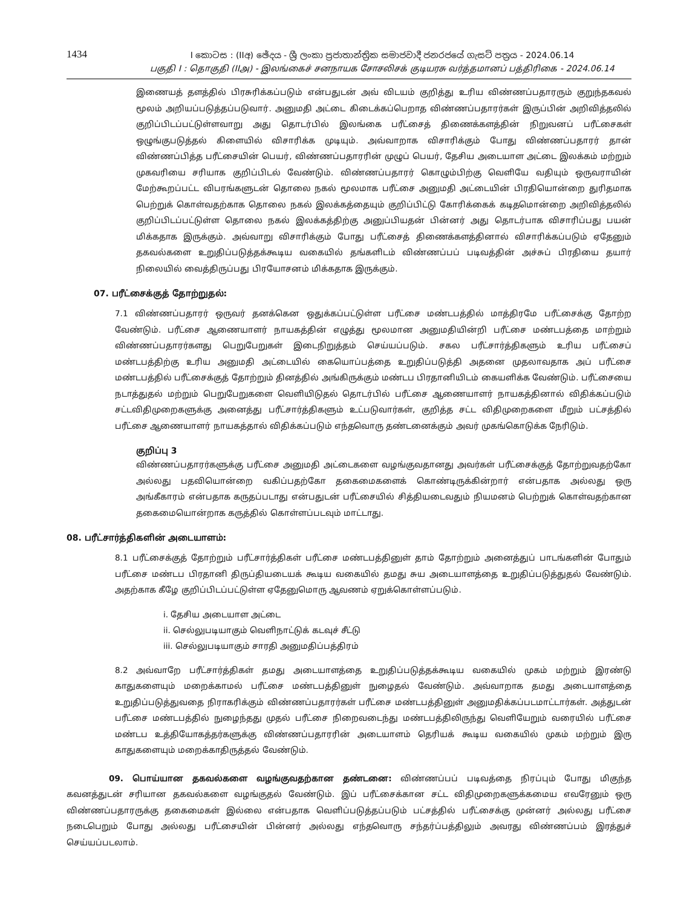1434
I කොටස : (IIඅ) ඡේදය - ශ්‍රී ලංකා ප්‍රජාතාන්ත්‍රික සමාජවාදී ජනරජයේ ගැසට් පත්‍රය - 2024.06.14
பகுதி I : தொகுதி (IIஅ) - இலங்கைச் சனநாயக சோசலிசக் குடியரசு வர்த்தமானப் பத்திரிகை - 2024.06.14
இணையத் தளத்தில் பிரசுரிக்கப்படும் என்பதுடன் அவ் விடயம் குறித்து உரிய விண்ணப்பதாரரும் குறுந்தகவல் மூலம் அறியப்படுத்தப்படுவார். அனுமதி அட்டை கிடைக்கப்பெறாத விண்ணப்பதாரர்கள் இருப்பின் அறிவித்தலில் குறிப்பிடப்பட்டுள்ளவாறு அது தொடர்பில் இலங்கை பரீட்சைத் திணைக்களத்தின் நிறுவனப் பரீட்சைகள் ஒழுங்குபடுத்தல் கிளையில் விசாரிக்க முடியும். அவ்வாறாக விசாரிக்கும் போது விண்ணப்பதாரர் தான் விண்ணப்பித்த பரீட்சையின் பெயர், விண்ணப்பதாரரின் முழுப் பெயர், தேசிய அடையாள அட்டை இலக்கம் மற்றும் முகவரியை சரியாக குறிப்பிடல் வேண்டும். விண்ணப்பதாரர் கொழும்பிற்கு வெளியே வதியும் ஒருவராயின் மேற்கூறப்பட்ட விபரங்களுடன் தொலை நகல் மூலமாக பரீட்சை அனுமதி அட்டையின் பிரதியொன்றை துரிதமாக பெற்றுக் கொள்வதற்காக தொலை நகல் இலக்கத்தையும் குறிப்பிட்டு கோரிக்கைக் கடிதமொன்றை அறிவித்தலில் குறிப்பிடப்பட்டுள்ள தொலை நகல் இலக்கத்திற்கு அனுப்பியதன் பின்னர் அது தொடர்பாக விசாரிப்பது பயன் மிக்கதாக இருக்கும். அவ்வாறு விசாரிக்கும் போது பரீட்சைத் திணைக்களத்தினால் விசாரிக்கப்படும் ஏதேனும் தகவல்களை உறுதிப்படுத்தக்கூடிய வகையில் தங்களிடம் விண்ணப்பப் படிவத்தின் அச்சுப் பிரதியை தயார் நிலையில் வைத்திருப்பது பிரயோசனம் மிக்கதாக இருக்கும்.
07. பரீட்சைக்குத் தோற்றுதல்:
7.1 விண்ணப்பதாரர் ஒருவர் தனக்கென ஒதுக்கப்பட்டுள்ள பரீட்சை மண்டபத்தில் மாத்திரமே பரீட்சைக்கு தோற்ற வேண்டும். பரீட்சை ஆணையாளர் நாயகத்தின் எழுத்து மூலமான அனுமதியின்றி பரீட்சை மண்டபத்தை மாற்றும் விண்ணப்பதாரர்களது பெறுபேறுகள் இடைநிறுத்தம் செய்யப்படும். சகல பரீட்சார்த்திகளும் உரிய பரீட்சைப் மண்டபத்திற்கு உரிய அனுமதி அட்டையில் கையொப்பத்தை உறுதிப்படுத்தி அதனை முதலாவதாக அப் பரீட்சை மண்டபத்தில் பரீட்சைக்குத் தோற்றும் தினத்தில் அங்கிருக்கும் மண்டப பிரதானியிடம் கையளிக்க வேண்டும். பரீட்சையை நடாத்துதல் மற்றும் பெறுபேறுகளை வெளியிடுதல் தொடர்பில் பரீட்சை ஆணையாளர் நாயகத்தினால் விதிக்கப்படும் சட்டவிதிமுறைகளுக்கு அனைத்து பரீட்சார்த்திகளும் உட்படுவார்கள், குறித்த சட்ட விதிமுறைகளை மீறும் பட்சத்தில் பரீட்சை ஆணையாளர் நாயகத்தால் விதிக்கப்படும் எந்தவொரு தண்டனைக்கும் அவர் முகங்கொடுக்க நேரிடும்.
குறிப்பு 3
விண்ணப்பதாரர்களுக்கு பரீட்சை அனுமதி அட்டைகளை வழங்குவதானது அவர்கள் பரீட்சைக்குத் தோற்றுவதற்கோ அல்லது பதவியொன்றை வகிப்பதற்கோ தகைமைகளைக் கொண்டிருக்கின்றார் என்பதாக அல்லது ஒரு அங்கீகாரம் என்பதாக கருதப்படாது என்பதுடன் பரீட்சையில் சித்தியடைவதும் நியமனம் பெற்றுக் கொள்வதற்கான தகைமையொன்றாக கருத்தில் கொள்ளப்படவும் மாட்டாது.
08. பரீட்சார்த்திகளின் அடையாளம்:
8.1 பரீட்சைக்குத் தோற்றும் பரீட்சார்த்திகள் பரீட்சை மண்டபத்தினுள் தாம் தோற்றும் அனைத்துப் பாடங்களின் போதும் பரீட்சை மண்டப பிரதானி திருப்தியடையக் கூடிய வகையில் தமது சுய அடையாளத்தை உறுதிப்படுத்துதல் வேண்டும். அதற்காக கீழே குறிப்பிடப்பட்டுள்ள ஏதேனுமொரு ஆவணம் ஏறுக்கொள்ளப்படும்.
i. தேசிய அடையாள அட்டை
ii. செல்லுபடியாகும் வெளிநாட்டுக் கடவுச் சீட்டு
iii. செல்லுபடியாகும் சாரதி அனுமதிப்பத்திரம்
8.2 அவ்வாறே பரீட்சார்த்திகள் தமது அடையாளத்தை உறுதிப்படுத்தக்கூடிய வகையில் முகம் மற்றும் இரண்டு காதுகளையும் மறைக்காமல் பரீட்சை மண்டபத்தினுள் நுழைதல் வேண்டும். அவ்வாறாக தமது அடையாளத்தை உறுதிப்படுத்துவதை நிராகரிக்கும் விண்ணப்பதாரர்கள் பரீட்சை மண்டபத்தினுள் அனுமதிக்கப்படமாட்டார்கள். அத்துடன் பரீட்சை மண்டபத்தில் நுழைந்தது முதல் பரீட்சை நிறைவடைந்து மண்டபத்திலிருந்து வெளியேறும் வரையில் பரீட்சை மண்டப உத்தியோகத்தர்களுக்கு விண்ணப்பதாரரின் அடையாளம் தெரியக் கூடிய வகையில் முகம் மற்றும் இரு காதுகளையும் மறைக்காதிருத்தல் வேண்டும்.
09. பொய்யான தகவல்களை வழங்குவதற்கான தண்டனை: விண்ணப்பப் படிவத்தை நிரப்பும் போது மிகுந்த கவனத்துடன் சரியான தகவல்களை வழங்குதல் வேண்டும். இப் பரீட்சைக்கான சட்ட விதிமுறைகளுக்கமைய எவரேனும் ஒரு விண்ணப்பதாரருக்கு தகைமைகள் இல்லை என்பதாக வெளிப்படுத்தப்படும் பட்சத்தில் பரீட்சைக்கு முன்னர் அல்லது பரீட்சை நடைபெறும் போது அல்லது பரீட்சையின் பின்னர் அல்லது எந்தவொரு சந்தர்ப்பத்திலும் அவரது விண்ணப்பம் இரத்துச் செய்யப்படலாம்.